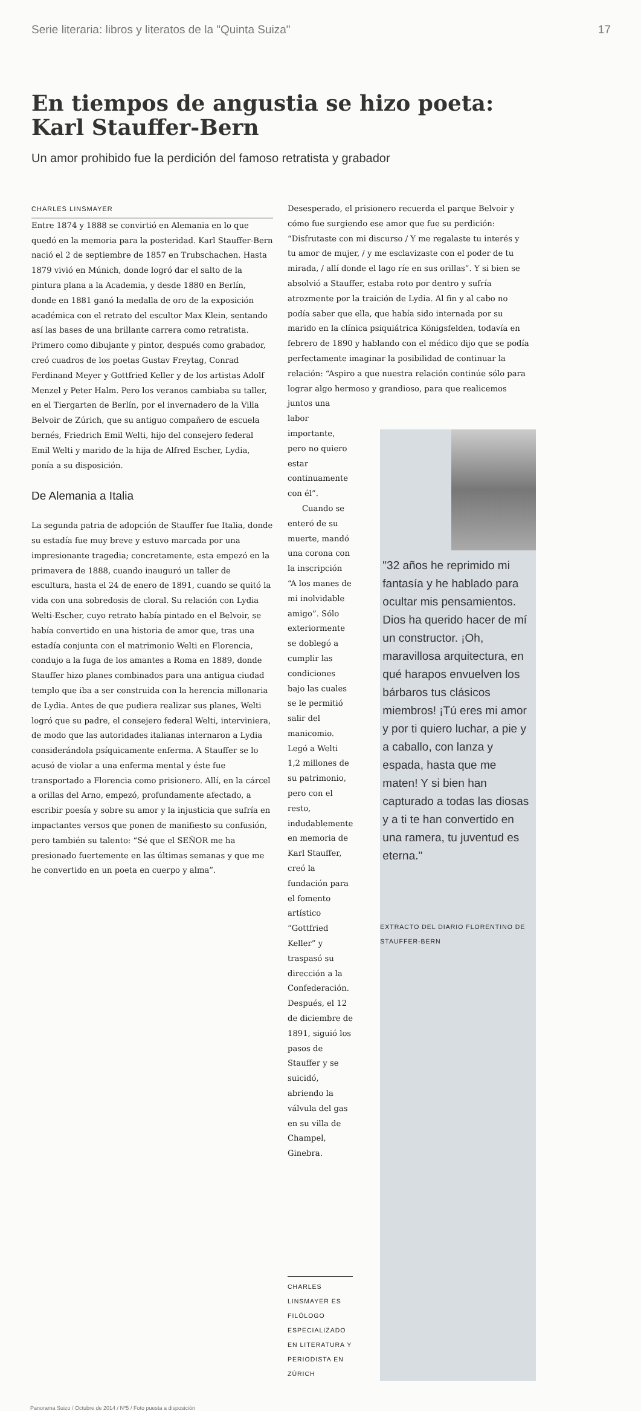Serie literaria: libros y literatos de la "Quinta Suiza" 17
En tiempos de angustia se hizo poeta:
Karl Stauffer-Bern
Un amor prohibido fue la perdición del famoso retratista y grabador
CHARLES LINSMAYER
Entre 1874 y 1888 se convirtió en Alemania en lo que quedó en la memoria para la posteridad. Karl Stauffer-Bern nació el 2 de septiembre de 1857 en Trubschachen. Hasta 1879 vivió en Múnich, donde logró dar el salto de la pintura plana a la Academia, y desde 1880 en Berlín, donde en 1881 ganó la medalla de oro de la exposición académica con el retrato del escultor Max Klein, sentando así las bases de una brillante carrera como retratista. Primero como dibujante y pintor, después como grabador, creó cuadros de los poetas Gustav Freytag, Conrad Ferdinand Meyer y Gottfried Keller y de los artistas Adolf Menzel y Peter Halm. Pero los veranos cambiaba su taller, en el Tiergarten de Berlín, por el invernadero de la Villa Belvoir de Zúrich, que su antiguo compañero de escuela bernés, Friedrich Emil Welti, hijo del consejero federal Emil Welti y marido de la hija de Alfred Escher, Lydia, ponía a su disposición.
De Alemania a Italia
La segunda patria de adopción de Stauffer fue Italia, donde su estadía fue muy breve y estuvo marcada por una impresionante tragedia; concretamente, esta empezó en la primavera de 1888, cuando inauguró un taller de escultura, hasta el 24 de enero de 1891, cuando se quitó la vida con una sobredosis de cloral. Su relación con Lydia Welti-Escher, cuyo retrato había pintado en el Belvoir, se había convertido en una historia de amor que, tras una estadía conjunta con el matrimonio Welti en Florencia, condujo a la fuga de los amantes a Roma en 1889, donde Stauffer hizo planes combinados para una antigua ciudad templo que iba a ser construida con la herencia millonaria de Lydia. Antes de que pudiera realizar sus planes, Welti logró que su padre, el consejero federal Welti, interviniera, de modo que las autoridades italianas internaron a Lydia considerándola psíquicamente enferma. A Stauffer se lo acusó de violar a una enferma mental y éste fue transportado a Florencia como prisionero. Allí, en la cárcel a orillas del Arno, empezó, profundamente afectado, a escribir poesía y sobre su amor y la injusticia que sufría en impactantes versos que ponen de manifiesto su confusión, pero también su talento: “Sé que el SEÑOR me ha presionado fuertemente en las últimas semanas y que me he convertido en un poeta en cuerpo y alma”.
Desesperado, el prisionero recuerda el parque Belvoir y cómo fue surgiendo ese amor que fue su perdición: “Disfrutaste con mi discurso / Y me regalaste tu interés y tu amor de mujer, / y me esclavizaste con el poder de tu mirada, / allí donde el lago ríe en sus orillas”. Y si bien se absolvió a Stauffer, estaba roto por dentro y sufría atrozmente por la traición de Lydia. Al fin y al cabo no podía saber que ella, que había sido internada por su marido en la clínica psiquiátrica Königsfelden, todavía en febrero de 1890 y hablando con el médico dijo que se podía perfectamente imaginar la posibilidad de continuar la relación: “Aspiro a que nuestra relación continúe sólo para lograr algo hermoso y grandioso, para que realicemos juntos una
labor importante, pero no quiero estar continuamente con él”.
Cuando se enteró de su muerte, mandó una corona con la inscripción “A los manes de mi inolvidable amigo”. Sólo exteriormente se doblegó a cumplir las condiciones bajo las cuales se le permitió salir del manicomio. Legó a Welti 1,2 millones de su patrimonio, pero con el resto, indudablemente en memoria de Karl Stauffer, creó la fundación para el fomento artístico “Gottfried Keller” y traspasó su dirección a la Confederación. Después, el 12 de diciembre de 1891, siguió los pasos de Stauffer y se suicidó, abriendo la válvula del gas en su villa de Champel, Ginebra.
CHARLES LINSMAYER ES FILÓLOGO ESPECIALIZADO EN LITERATURA Y PERIODISTA EN ZÚRICH
"32 años he reprimido mi fantasía y he hablado para ocultar mis pensamientos. Dios ha querido hacer de mí un constructor. ¡Oh, maravillosa arquitectura, en qué harapos envuelven los bárbaros tus clásicos miembros! ¡Tú eres mi amor y por ti quiero luchar, a pie y a caballo, con lanza y espada, hasta que me maten! Y si bien han capturado a todas las diosas y a ti te han convertido en una ramera, tu juventud es eterna."
EXTRACTO DEL DIARIO FLORENTINO DE STAUFFER-BERN
Panorama Suizo / Octubre de 2014 / Nº5 / Foto puesta a disposición